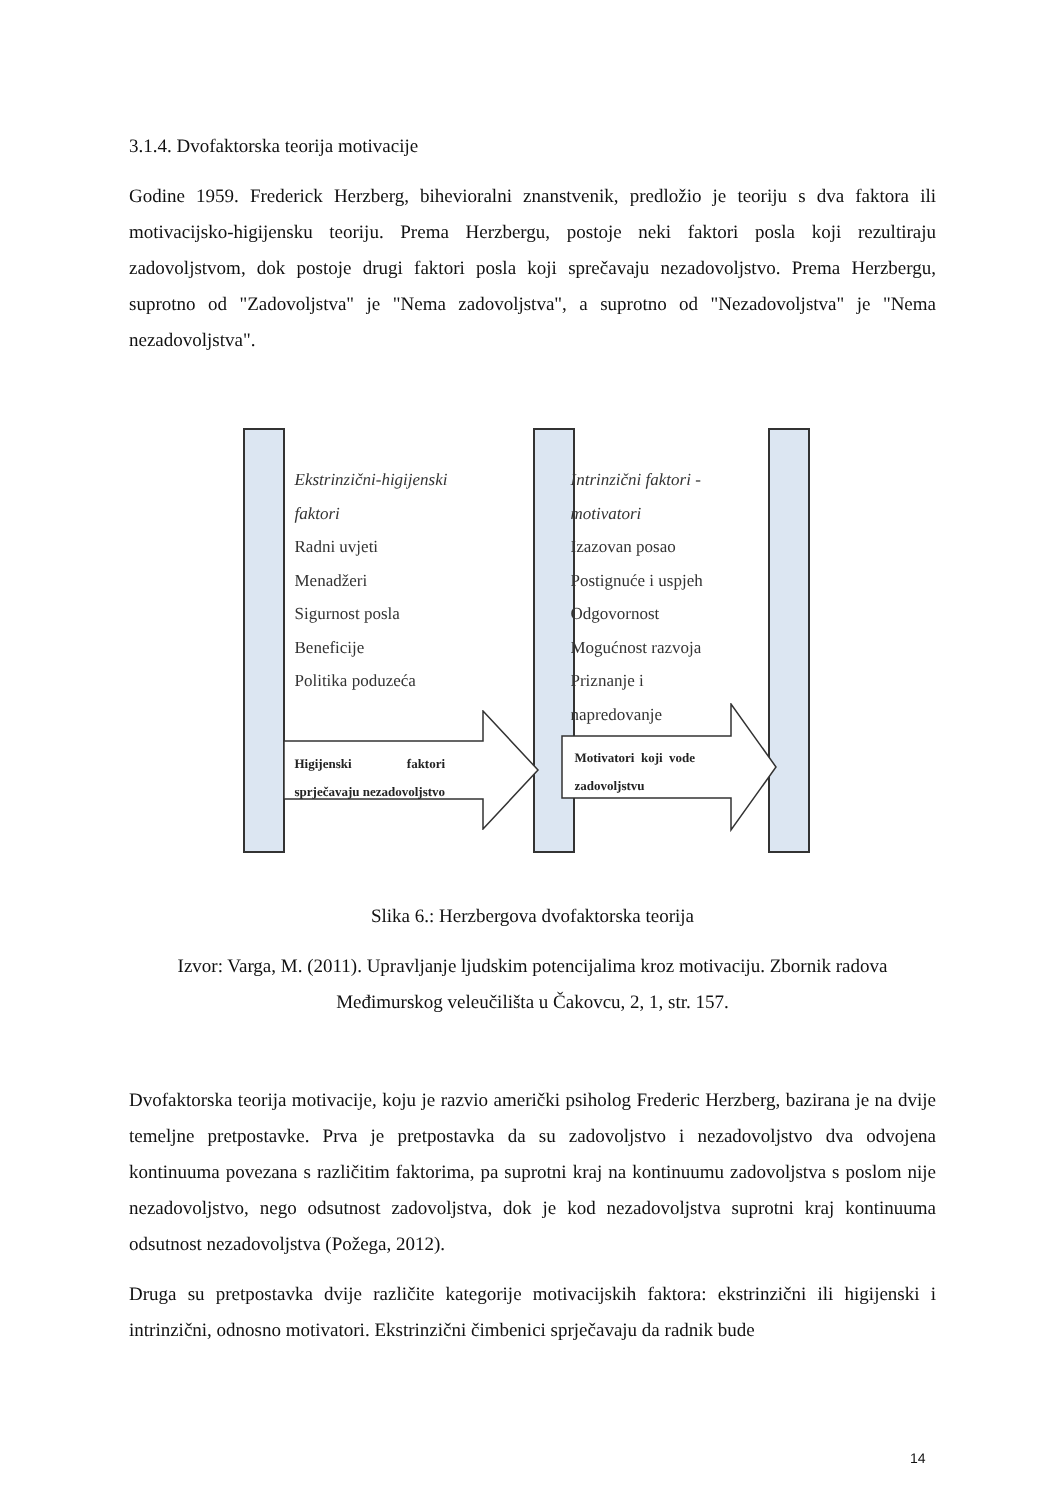3.1.4. Dvofaktorska teorija motivacije
Godine 1959. Frederick Herzberg, bihevioralni znanstvenik, predložio je teoriju s dva faktora ili motivacijsko-higijensku teoriju. Prema Herzbergu, postoje neki faktori posla koji rezultiraju zadovoljstvom, dok postoje drugi faktori posla koji sprečavaju nezadovoljstvo. Prema Herzbergu, suprotno od "Zadovoljstva" je "Nema zadovoljstva", a suprotno od "Nezadovoljstva" je "Nema nezadovoljstva".
Ekstrinzični-higijenski
faktori
Radni uvjeti
Menadžeri
Sigurnost posla
Beneficije
Politika poduzeća
Intrinzični faktori -
motivatori
Izazovan posao
Postignuće i uspjeh
Odgovornost
Mogućnost razvoja
Priznanje i
napredovanje
Higijenski faktori
sprječavaju nezadovoljstvo
Motivatori koji vode
zadovoljstvu
Slika 6.: Herzbergova dvofaktorska teorija
Izvor: Varga, M. (2011). Upravljanje ljudskim potencijalima kroz motivaciju. Zbornik radova Međimurskog veleučilišta u Čakovcu, 2, 1, str. 157.
Dvofaktorska teorija motivacije, koju je razvio američki psiholog Frederic Herzberg, bazirana je na dvije temeljne pretpostavke. Prva je pretpostavka da su zadovoljstvo i nezadovoljstvo dva odvojena kontinuuma povezana s različitim faktorima, pa suprotni kraj na kontinuumu zadovoljstva s poslom nije nezadovoljstvo, nego odsutnost zadovoljstva, dok je kod nezadovoljstva suprotni kraj kontinuuma odsutnost nezadovoljstva (Požega, 2012).
Druga su pretpostavka dvije različite kategorije motivacijskih faktora: ekstrinzični ili higijenski i intrinzični, odnosno motivatori. Ekstrinzični čimbenici sprječavaju da radnik bude
14